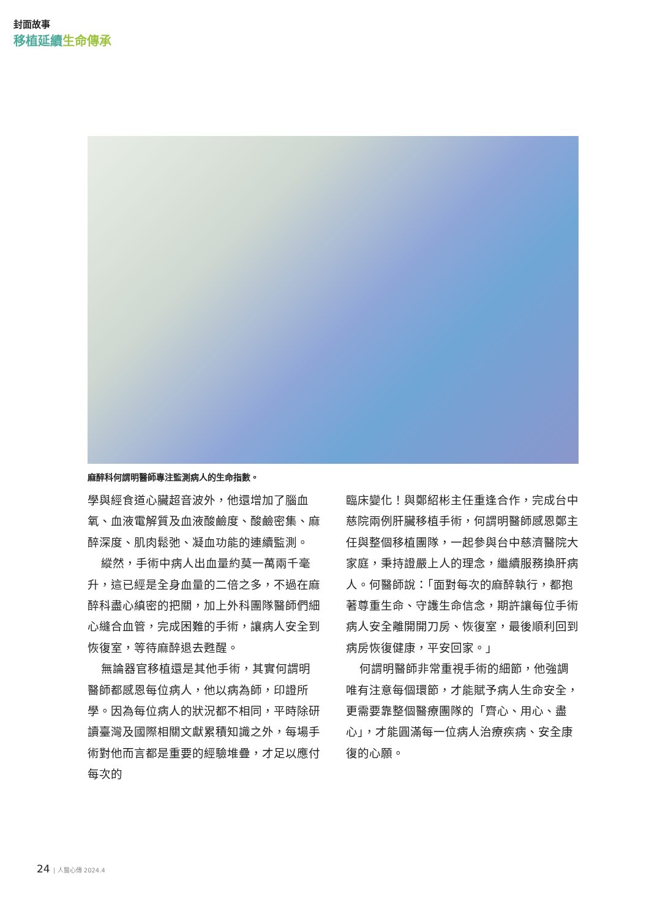封面故事
移植延續生命傳承
麻醉科何謂明醫師專注監測病人的生命指數。
學與經食道心臟超音波外，他還增加了腦血氧、血液電解質及血液酸鹼度、酸鹼密集、麻醉深度、肌肉鬆弛、凝血功能的連續監測。
縱然，手術中病人出血量約莫一萬兩千毫升，這已經是全身血量的二倍之多，不過在麻醉科盡心縝密的把關，加上外科團隊醫師們細心縫合血管，完成困難的手術，讓病人安全到恢復室，等待麻醉退去甦醒。
無論器官移植還是其他手術，其實何謂明醫師都感恩每位病人，他以病為師，印證所學。因為每位病人的狀況都不相同，平時除研讀臺灣及國際相關文獻累積知識之外，每場手術對他而言都是重要的經驗堆疊，才足以應付每次的
臨床變化！與鄭紹彬主任重逢合作，完成台中慈院兩例肝臟移植手術，何謂明醫師感恩鄭主任與整個移植團隊，一起參與台中慈濟醫院大家庭，秉持證嚴上人的理念，繼續服務換肝病人。何醫師說：「面對每次的麻醉執行，都抱著尊重生命、守護生命信念，期許讓每位手術病人安全離開開刀房、恢復室，最後順利回到病房恢復健康，平安回家。」
何謂明醫師非常重視手術的細節，他強調唯有注意每個環節，才能賦予病人生命安全，更需要靠整個醫療團隊的「齊心、用心、盡心」，才能圓滿每一位病人治療疾病、安全康復的心願。
24 | 人醫心傳 2024.4